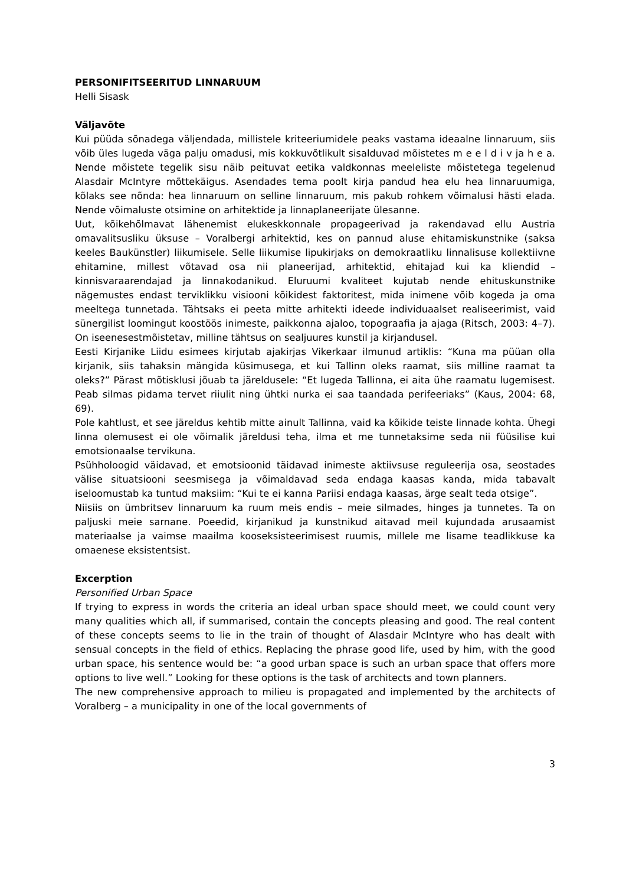PERSONIFITSEERITUD LINNARUUM
Helli Sisask
Väljavõte
Kui püüda sõnadega väljendada, millistele kriteeriumidele peaks vastama ideaalne linnaruum, siis võib üles lugeda väga palju omadusi, mis kokkuvõtlikult sisalduvad mõistetes m e e l d i v ja h e a. Nende mõistete tegelik sisu näib peituvat eetika valdkonnas meeleliste mõistetega tegelenud Alasdair McIntyre mõttekäigus. Asendades tema poolt kirja pandud hea elu hea linnaruumiga, kõlaks see nõnda: hea linnaruum on selline linnaruum, mis pakub rohkem võimalusi hästi elada. Nende võimaluste otsimine on arhitektide ja linnaplaneerijate ülesanne.
Uut, kõikehõlmavat lähenemist elukeskkonnale propageerivad ja rakendavad ellu Austria omavalitsusliku üksuse – Voralbergi arhitektid, kes on pannud aluse ehitamiskunstnike (saksa keeles Baukünstler) liikumisele. Selle liikumise lipukirjaks on demokraatliku linnalisuse kollektiivne ehitamine, millest võtavad osa nii planeerijad, arhitektid, ehitajad kui ka kliendid – kinnisvaraarendajad ja linnakodanikud. Eluruumi kvaliteet kujutab nende ehituskunstnike nägemustes endast terviklikku visiooni kõikidest faktoritest, mida inimene võib kogeda ja oma meeltega tunnetada. Tähtsaks ei peeta mitte arhitekti ideede individuaalset realiseerimist, vaid sünergilist loomingut koostöös inimeste, paikkonna ajaloo, topograafia ja ajaga (Ritsch, 2003: 4–7). On iseenesestmõistetav, milline tähtsus on sealjuures kunstil ja kirjandusel.
Eesti Kirjanike Liidu esimees kirjutab ajakirjas Vikerkaar ilmunud artiklis: “Kuna ma püüan olla kirjanik, siis tahaksin mängida küsimusega, et kui Tallinn oleks raamat, siis milline raamat ta oleks?” Pärast mõtisklusi jõuab ta järeldusele: “Et lugeda Tallinna, ei aita ühe raamatu lugemisest. Peab silmas pidama tervet riiulit ning ühtki nurka ei saa taandada perifeeriaks” (Kaus, 2004: 68, 69).
Pole kahtlust, et see järeldus kehtib mitte ainult Tallinna, vaid ka kõikide teiste linnade kohta. Ühegi linna olemusest ei ole võimalik järeldusi teha, ilma et me tunnetaksime seda nii füüsilise kui emotsionaalse tervikuna.
Psühholoogid väidavad, et emotsioonid täidavad inimeste aktiivsuse reguleerija osa, seostades välise situatsiooni seesmisega ja võimaldavad seda endaga kaasas kanda, mida tabavalt iseloomustab ka tuntud maksiim: “Kui te ei kanna Pariisi endaga kaasas, ärge sealt teda otsige”.
Niisiis on ümbritsev linnaruum ka ruum meis endis – meie silmades, hinges ja tunnetes. Ta on paljuski meie sarnane. Poeedid, kirjanikud ja kunstnikud aitavad meil kujundada arusaamist materiaalse ja vaimse maailma kooseksisteerimisest ruumis, millele me lisame teadlikkuse ka omaenese eksistentsist.
Excerption
Personified Urban Space
If trying to express in words the criteria an ideal urban space should meet, we could count very many qualities which all, if summarised, contain the concepts pleasing and good. The real content of these concepts seems to lie in the train of thought of Alasdair McIntyre who has dealt with sensual concepts in the field of ethics. Replacing the phrase good life, used by him, with the good urban space, his sentence would be: “a good urban space is such an urban space that offers more options to live well.” Looking for these options is the task of architects and town planners.
The new comprehensive approach to milieu is propagated and implemented by the architects of Voralberg – a municipality in one of the local governments of
3